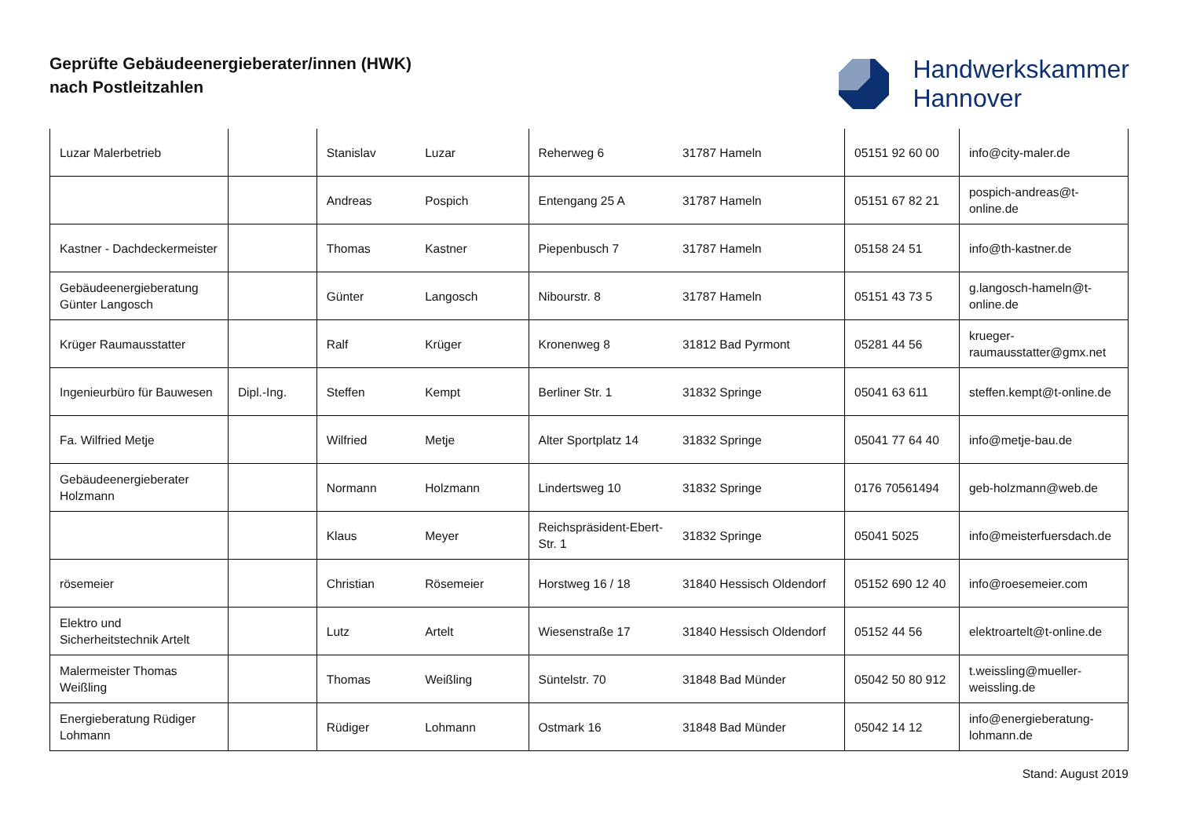Geprüfte Gebäudeenergieberater/innen (HWK)
nach Postleitzahlen
Handwerkskammer
Hannover
| Luzar Malerbetrieb | | Stanislav | Luzar | Reherweg 6 | 31787 Hameln | 05151 92 60 00 | info@city-maler.de |
| | | Andreas | Pospich | Entengang 25 A | 31787 Hameln | 05151 67 82 21 | pospich-andreas@t-online.de |
| Kastner - Dachdeckermeister | | Thomas | Kastner | Piepenbusch 7 | 31787 Hameln | 05158 24 51 | info@th-kastner.de |
| Gebäudeenergieberatung Günter Langosch | | Günter | Langosch | Nibourstr. 8 | 31787 Hameln | 05151 43 73 5 | g.langosch-hameln@t-online.de |
| Krüger Raumausstatter | | Ralf | Krüger | Kronenweg 8 | 31812 Bad Pyrmont | 05281 44 56 | krueger-raumausstatter@gmx.net |
| Ingenieurbüro für Bauwesen | Dipl.-Ing. | Steffen | Kempt | Berliner Str. 1 | 31832 Springe | 05041 63 611 | steffen.kempt@t-online.de |
| Fa. Wilfried Metje | | Wilfried | Metje | Alter Sportplatz 14 | 31832 Springe | 05041 77 64 40 | info@metje-bau.de |
| Gebäudeenergieberater Holzmann | | Normann | Holzmann | Lindertsweg 10 | 31832 Springe | 0176 70561494 | geb-holzmann@web.de |
| | | Klaus | Meyer | Reichspräsident-Ebert-Str. 1 | 31832 Springe | 05041 5025 | info@meisterfuersdach.de |
| rösemeier | | Christian | Rösemeier | Horstweg 16 / 18 | 31840 Hessisch Oldendorf | 05152 690 12 40 | info@roesemeier.com |
| Elektro und Sicherheitstechnik Artelt | | Lutz | Artelt | Wiesenstraße 17 | 31840 Hessisch Oldendorf | 05152 44 56 | elektroartelt@t-online.de |
| Malermeister Thomas Weißling | | Thomas | Weißling | Süntelstr. 70 | 31848 Bad Münder | 05042 50 80 912 | t.weissling@mueller-weissling.de |
| Energieberatung Rüdiger Lohmann | | Rüdiger | Lohmann | Ostmark 16 | 31848 Bad Münder | 05042 14 12 | info@energieberatung-lohmann.de |
Stand: August 2019